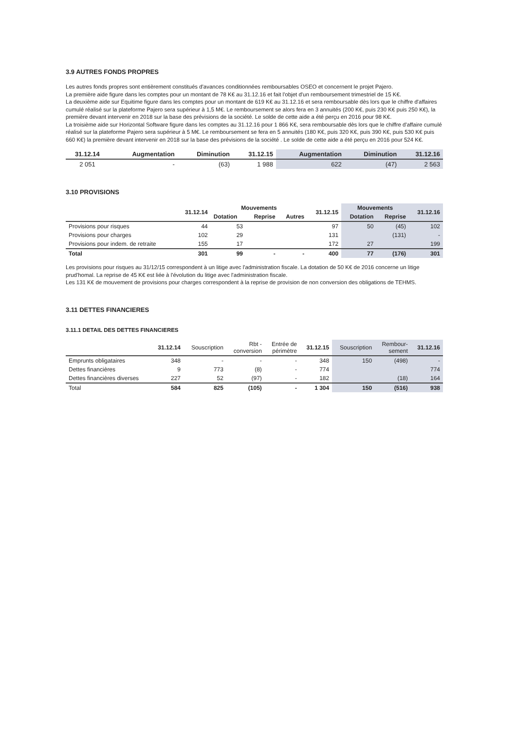3.9 AUTRES FONDS PROPRES
Les autres fonds propres sont entièrement constitués d'avances conditionnées remboursables OSEO et concernent le projet Pajero.
La première aide figure dans les comptes pour un montant de 78 K€ au 31.12.16 et fait l'objet d'un remboursement trimestriel de 15 K€.
La deuxième aide sur Equitime figure dans les comptes pour un montant de 619 K€ au 31.12.16 et sera remboursable dès lors que le chiffre d'affaires cumulé réalisé sur la plateforme Pajero sera supérieur à 1,5 M€. Le remboursement se alors fera en 3 annuités (200 K€, puis 230 K€ puis 250 K€), la première devant intervenir en 2018 sur la base des prévisions de la société. Le solde de cette aide a été perçu en 2016 pour 98 K€.
La troisième aide sur Horizontal Software figure dans les comptes au 31.12.16 pour 1 866 K€, sera remboursable dès lors que le chiffre d'affaire cumulé réalisé sur la plateforme Pajero sera supérieur à 5 M€. Le remboursement se fera en 5 annuités (180 K€, puis 320 K€, puis 390 K€, puis 530 K€ puis 660 K€) la première devant intervenir en 2018 sur la base des prévisions de la société . Le solde de cette aide a été perçu en 2016 pour 524 K€.
| 31.12.14 | Augmentation | Diminution | 31.12.15 | Augmentation | Diminution | 31.12.16 |
| --- | --- | --- | --- | --- | --- | --- |
| 2 051 | - | (63) | 1 988 | 622 | (47) | 2 563 |
3.10 PROVISIONS
| | 31.12.14 | Mouvements | | | 31.12.15 | Mouvements | | 31.12.16 |
| --- | --- | --- | --- | --- | --- | --- | --- | --- |
| | | Dotation | Reprise | Autres | | Dotation | Reprise | |
| Provisions pour risques | 44 | 53 | | | 97 | 50 | (45) | 102 |
| Provisions pour charges | 102 | 29 | | | 131 | | (131) | - |
| Provisions pour indem. de retraite | 155 | 17 | | | 172 | 27 | | 199 |
| Total | 301 | 99 | - | - | 400 | 77 | (176) | 301 |
Les provisions pour risques au 31/12/15 correspondent à un litige avec l'administration fiscale. La dotation de 50 K€ de 2016 concerne un litige prud'homal. La reprise de 45 K€ est liée à l'évolution du litige avec l'administration fiscale.
Les 131 K€ de mouvement de provisions pour charges correspondent à la reprise de provision de non conversion des obligations de TEHMS.
3.11 DETTES FINANCIERES
3.11.1 DETAIL DES DETTES FINANCIERES
| | 31.12.14 | Souscription | Rbt - conversion | Entrée de périmètre | 31.12.15 | Souscription | Rembour- sement | 31.12.16 |
| --- | --- | --- | --- | --- | --- | --- | --- | --- |
| Emprunts obligataires | 348 | - | - | - | 348 | 150 | (498) | - |
| Dettes financières | 9 | 773 | (8) | - | 774 | | | 774 |
| Dettes financières diverses | 227 | 52 | (97) | - | 182 | | (18) | 164 |
| Total | 584 | 825 | (105) | - | 1 304 | 150 | (516) | 938 |